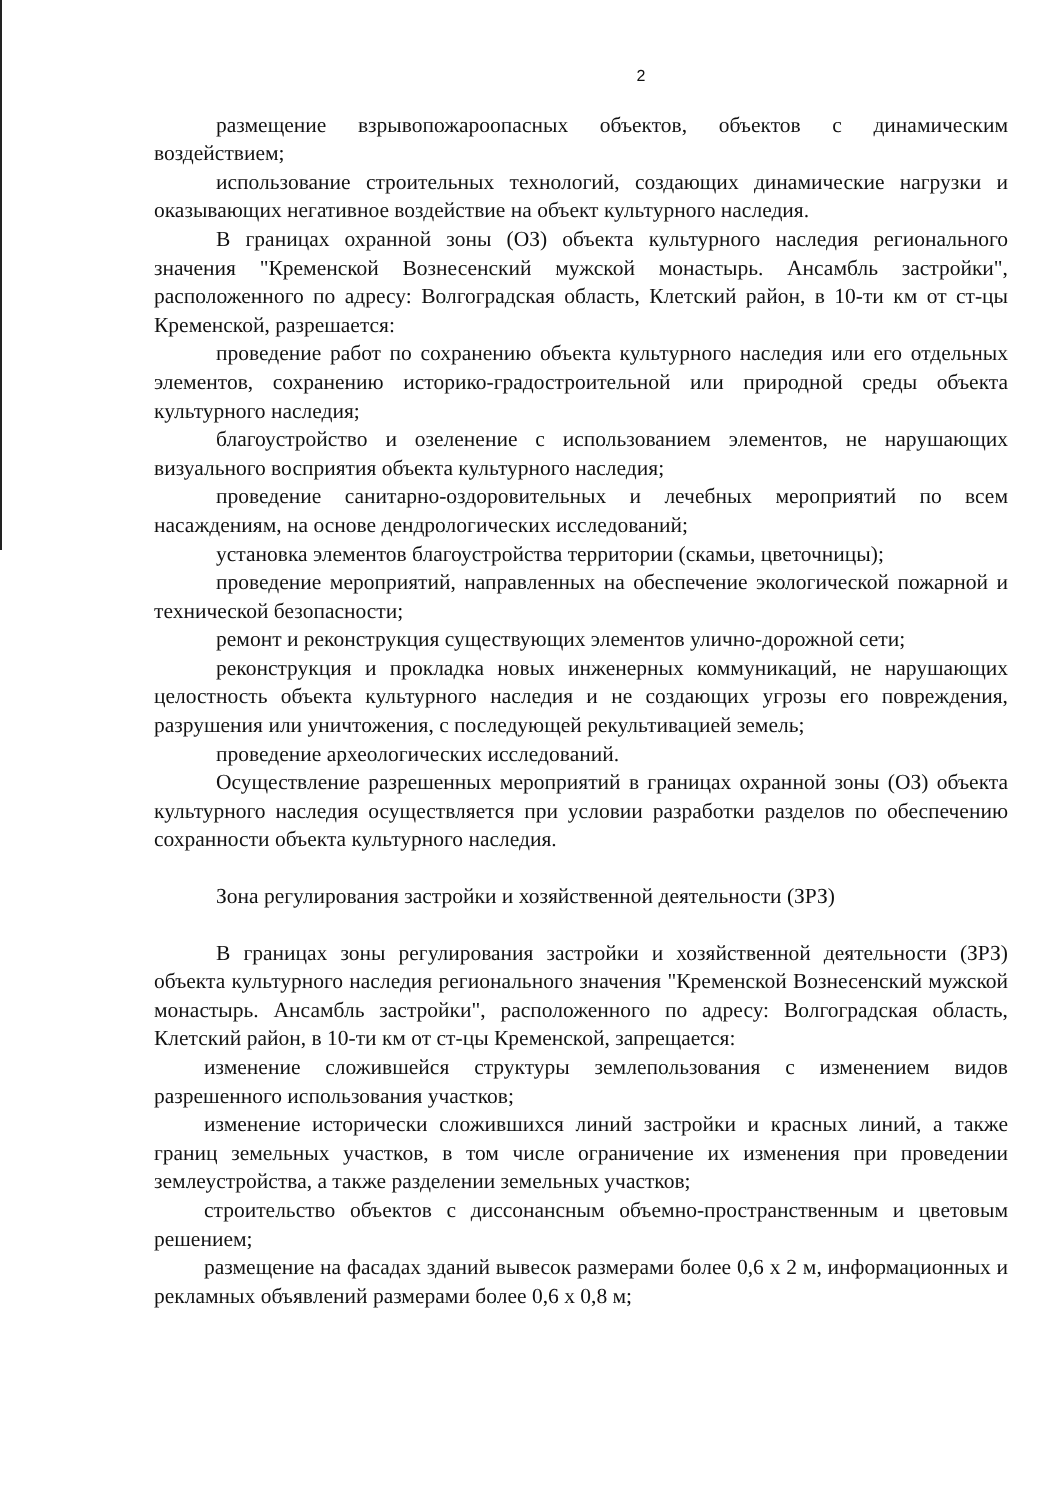2
размещение взрывопожароопасных объектов, объектов с динамическим воздействием;
использование строительных технологий, создающих динамические нагрузки и оказывающих негативное воздействие на объект культурного наследия.
В границах охранной зоны (ОЗ) объекта культурного наследия регионального значения "Кременской Вознесенский мужской монастырь. Ансамбль застройки", расположенного по адресу: Волгоградская область, Клетский район, в 10-ти км от ст-цы Кременской, разрешается:
проведение работ по сохранению объекта культурного наследия или его отдельных элементов, сохранению историко-градостроительной или природной среды объекта культурного наследия;
благоустройство и озеленение с использованием элементов, не нарушающих визуального восприятия объекта культурного наследия;
проведение санитарно-оздоровительных и лечебных мероприятий по всем насаждениям, на основе дендрологических исследований;
установка элементов благоустройства территории (скамьи, цветочницы);
проведение мероприятий, направленных на обеспечение экологической пожарной и технической безопасности;
ремонт и реконструкция существующих элементов улично-дорожной сети;
реконструкция и прокладка новых инженерных коммуникаций, не нарушающих целостность объекта культурного наследия и не создающих угрозы его повреждения, разрушения или уничтожения, с последующей рекультивацией земель;
проведение археологических исследований.
Осуществление разрешенных мероприятий в границах охранной зоны (ОЗ) объекта культурного наследия осуществляется при условии разработки разделов по обеспечению сохранности объекта культурного наследия.
Зона регулирования застройки и хозяйственной деятельности (ЗРЗ)
В границах зоны регулирования застройки и хозяйственной деятельности (ЗРЗ) объекта культурного наследия регионального значения "Кременской Вознесенский мужской монастырь. Ансамбль застройки", расположенного по адресу: Волгоградская область, Клетский район, в 10-ти км от ст-цы Кременской, запрещается:
изменение сложившейся структуры землепользования с изменением видов разрешенного использования участков;
изменение исторически сложившихся линий застройки и красных линий, а также границ земельных участков, в том числе ограничение их изменения при проведении землеустройства, а также разделении земельных участков;
строительство объектов с диссонансным объемно-пространственным и цветовым решением;
размещение на фасадах зданий вывесок размерами более 0,6 х 2 м, информационных и рекламных объявлений размерами более 0,6 х 0,8 м;